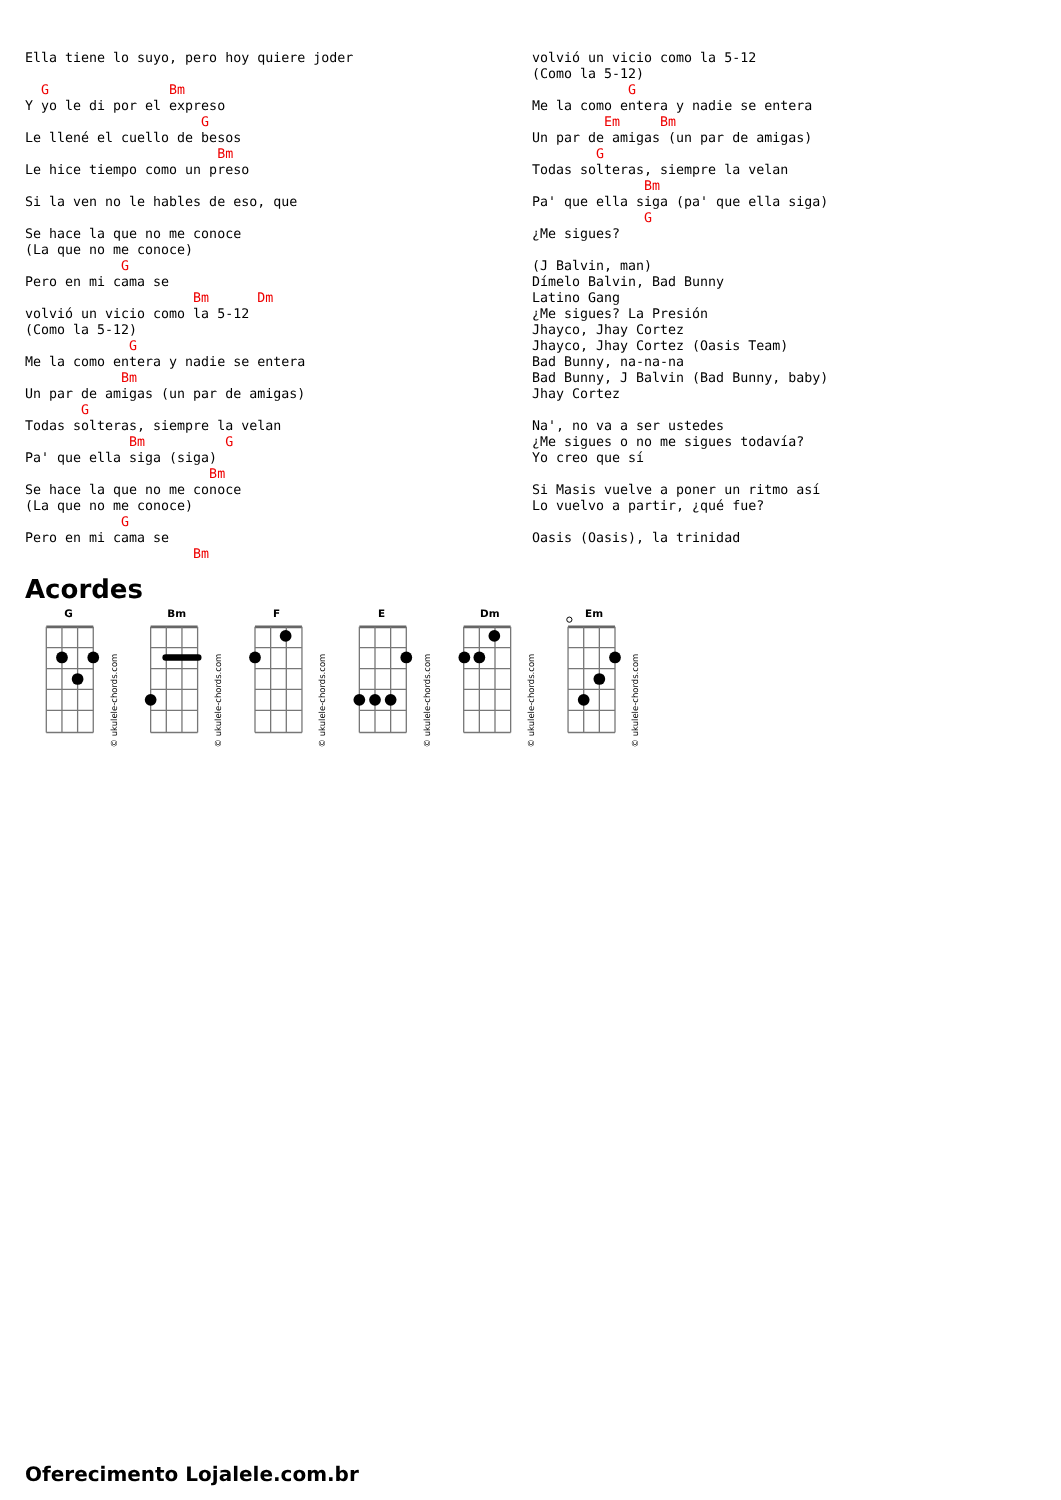Ella tiene lo suyo, pero hoy quiere joder

  G               Bm
Y yo le di por el expreso
                      G
Le llené el cuello de besos
                        Bm
Le hice tiempo como un preso

Si la ven no le hables de eso, que

Se hace la que no me conoce
(La que no me conoce)
            G
Pero en mi cama se
                     Bm      Dm
volvió un vicio como la 5-12
(Como la 5-12)
             G
Me la como entera y nadie se entera
            Bm
Un par de amigas (un par de amigas)
       G
Todas solteras, siempre la velan
             Bm          G
Pa' que ella siga (siga)
                       Bm
Se hace la que no me conoce
(La que no me conoce)
            G
Pero en mi cama se
                     Bm
volvió un vicio como la 5-12
(Como la 5-12)
            G
Me la como entera y nadie se entera
         Em     Bm
Un par de amigas (un par de amigas)
        G
Todas solteras, siempre la velan
              Bm
Pa' que ella siga (pa' que ella siga)
              G
¿Me sigues?

(J Balvin, man)
Dímelo Balvin, Bad Bunny
Latino Gang
¿Me sigues? La Presión
Jhayco, Jhay Cortez
Jhayco, Jhay Cortez (Oasis Team)
Bad Bunny, na-na-na
Bad Bunny, J Balvin (Bad Bunny, baby)
Jhay Cortez

Na', no va a ser ustedes
¿Me sigues o no me sigues todavía?
Yo creo que sí

Si Masis vuelve a poner un ritmo así
Lo vuelvo a partir, ¿qué fue?

Oasis (Oasis), la trinidad
Acordes
G
Bm
F
E
Dm
Em
© ukulele-chords.com
© ukulele-chords.com
© ukulele-chords.com
© ukulele-chords.com
© ukulele-chords.com
© ukulele-chords.com
Oferecimento Lojalele.com.br